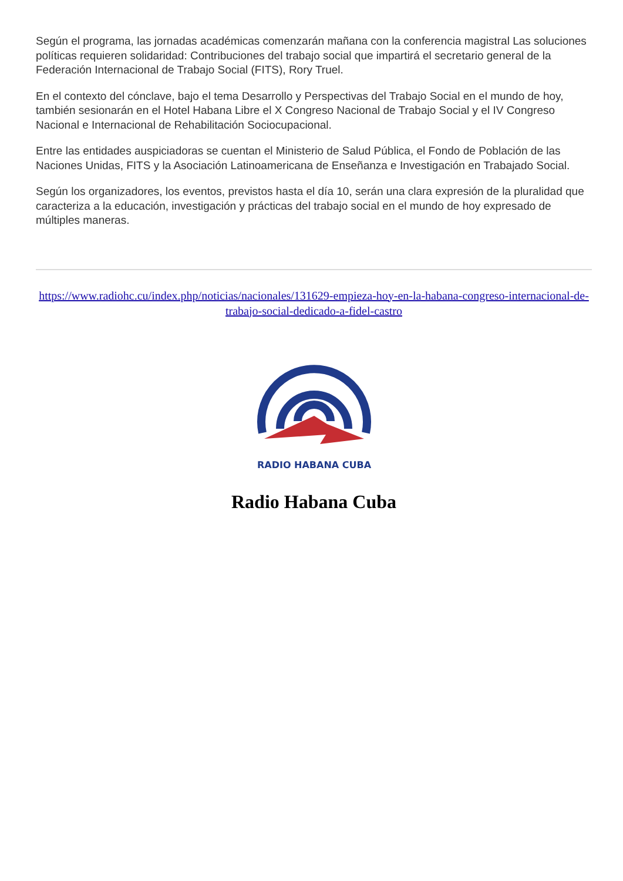Según el programa, las jornadas académicas comenzarán mañana con la conferencia magistral Las soluciones políticas requieren solidaridad: Contribuciones del trabajo social que impartirá el secretario general de la Federación Internacional de Trabajo Social (FITS), Rory Truel.
En el contexto del cónclave, bajo el tema Desarrollo y Perspectivas del Trabajo Social en el mundo de hoy, también sesionarán en el Hotel Habana Libre el X Congreso Nacional de Trabajo Social y el IV Congreso Nacional e Internacional de Rehabilitación Sociocupacional.
Entre las entidades auspiciadoras se cuentan el Ministerio de Salud Pública, el Fondo de Población de las Naciones Unidas, FITS y la Asociación Latinoamericana de Enseñanza e Investigación en Trabajado Social.
Según los organizadores, los eventos, previstos hasta el día 10, serán una clara expresión de la pluralidad que caracteriza a la educación, investigación y prácticas del trabajo social en el mundo de hoy expresado de múltiples maneras.
https://www.radiohc.cu/index.php/noticias/nacionales/131629-empieza-hoy-en-la-habana-congreso-internacional-de-trabajo-social-dedicado-a-fidel-castro
RADIO HABANA CUBA
Radio Habana Cuba